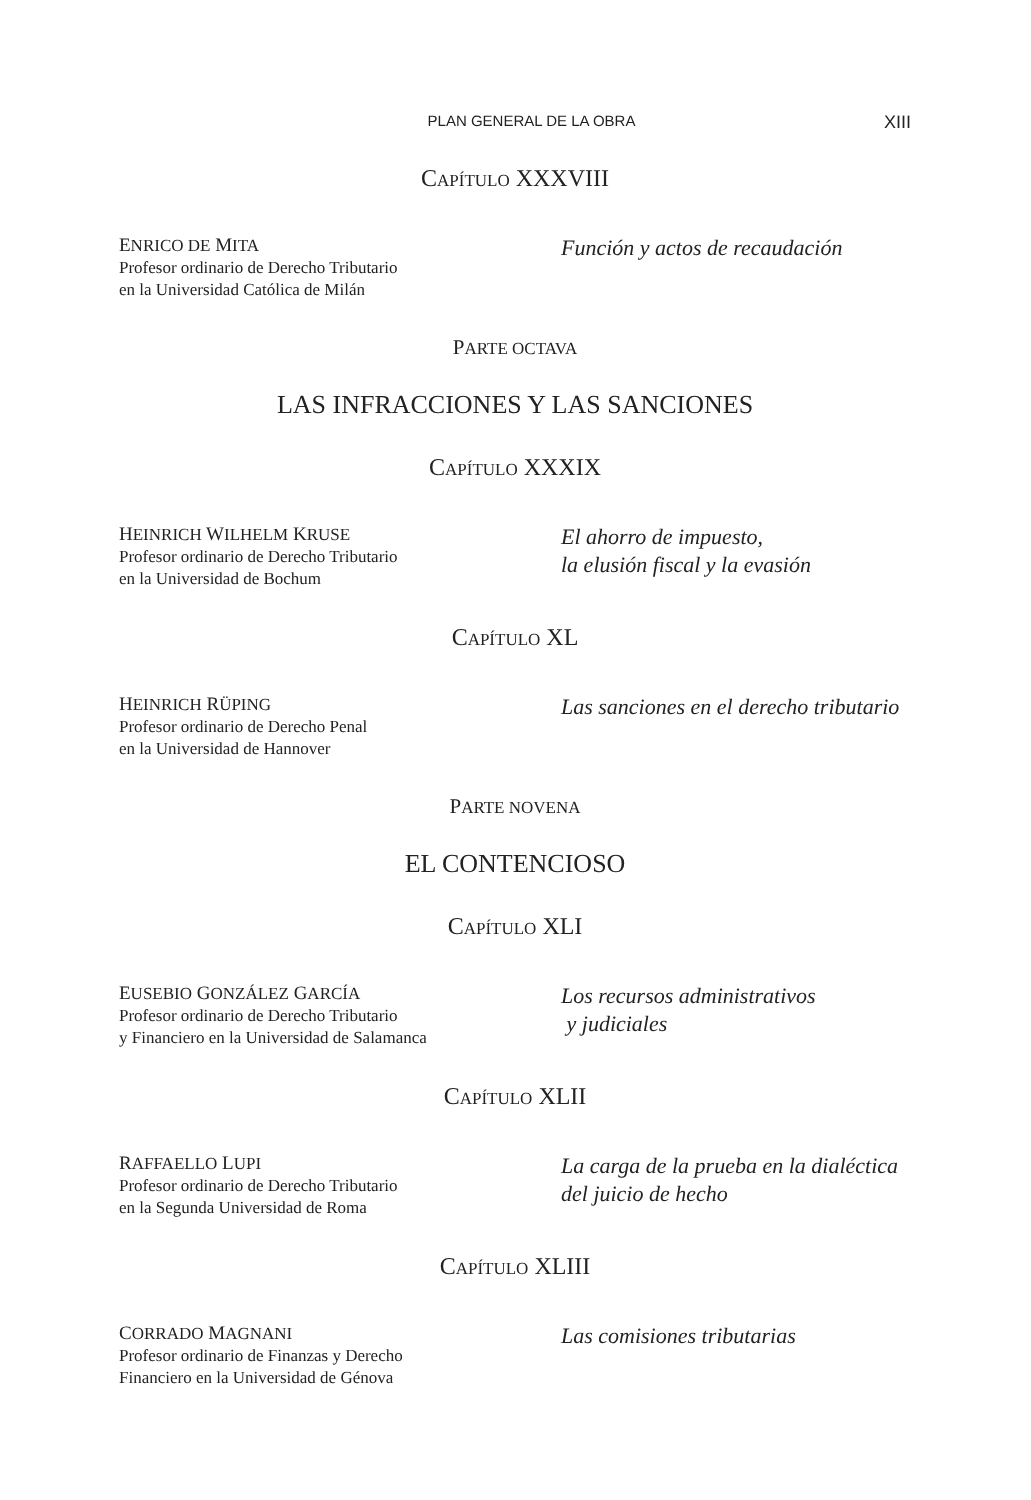PLAN GENERAL DE LA OBRA XIII
CAPÍTULO XXXVIII
ENRICO DE MITA
Profesor ordinario de Derecho Tributario
en la Universidad Católica de Milán
Función y actos de recaudación
PARTE OCTAVA
LAS INFRACCIONES Y LAS SANCIONES
CAPÍTULO XXXIX
HEINRICH WILHELM KRUSE
Profesor ordinario de Derecho Tributario
en la Universidad de Bochum
El ahorro de impuesto,
la elusión fiscal y la evasión
CAPÍTULO XL
HEINRICH RÜPING
Profesor ordinario de Derecho Penal
en la Universidad de Hannover
Las sanciones en el derecho tributario
PARTE NOVENA
EL CONTENCIOSO
CAPÍTULO XLI
EUSEBIO GONZÁLEZ GARCÍA
Profesor ordinario de Derecho Tributario
y Financiero en la Universidad de Salamanca
Los recursos administrativos
y judiciales
CAPÍTULO XLII
RAFFAELLO LUPI
Profesor ordinario de Derecho Tributario
en la Segunda Universidad de Roma
La carga de la prueba en la dialéctica
del juicio de hecho
CAPÍTULO XLIII
CORRADO MAGNANI
Profesor ordinario de Finanzas y Derecho
Financiero en la Universidad de Génova
Las comisiones tributarias